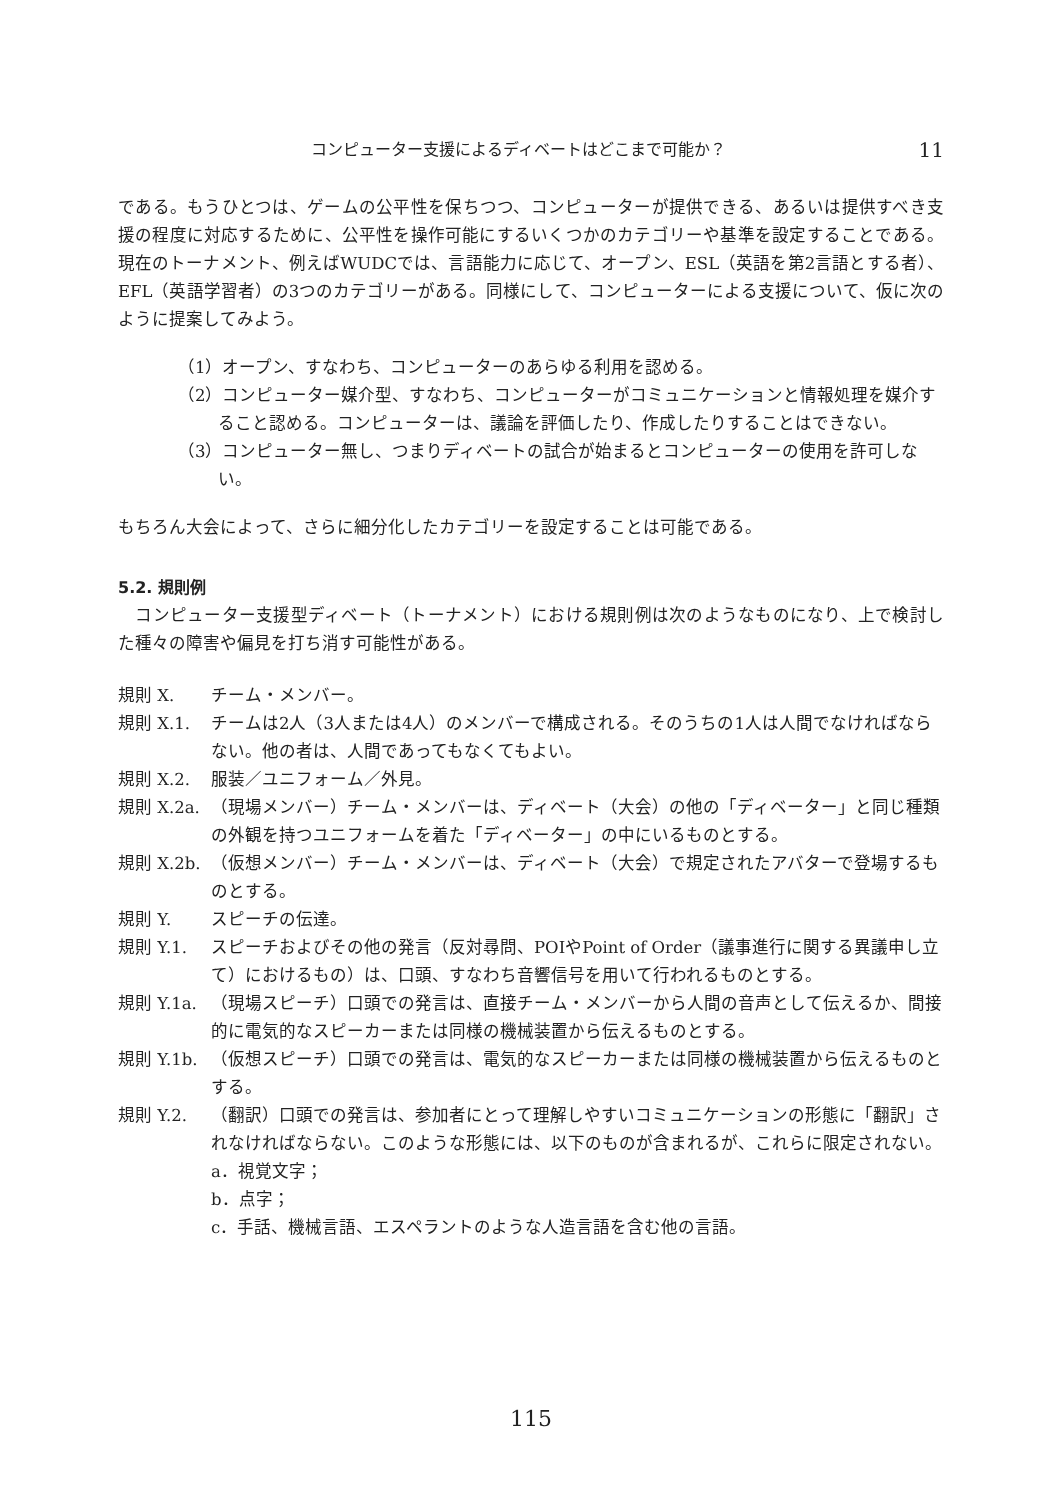コンピューター支援によるディベートはどこまで可能か？ 11
である。もうひとつは、ゲームの公平性を保ちつつ、コンピューターが提供できる、あるいは提供すべき支援の程度に対応するために、公平性を操作可能にするいくつかのカテゴリーや基準を設定することである。現在のトーナメント、例えばWUDCでは、言語能力に応じて、オープン、ESL（英語を第2言語とする者）、EFL（英語学習者）の3つのカテゴリーがある。同様にして、コンピューターによる支援について、仮に次のように提案してみよう。
（1）オープン、すなわち、コンピューターのあらゆる利用を認める。
（2）コンピューター媒介型、すなわち、コンピューターがコミュニケーションと情報処理を媒介すること認める。コンピューターは、議論を評価したり、作成したりすることはできない。
（3）コンピューター無し、つまりディベートの試合が始まるとコンピューターの使用を許可しない。
もちろん大会によって、さらに細分化したカテゴリーを設定することは可能である。
5.2. 規則例
　コンピューター支援型ディベート（トーナメント）における規則例は次のようなものになり、上で検討した種々の障害や偏見を打ち消す可能性がある。
規則 X. チーム・メンバー。
規則 X.1. チームは2人（3人または4人）のメンバーで構成される。そのうちの1人は人間でなければならない。他の者は、人間であってもなくてもよい。
規則 X.2. 服装／ユニフォーム／外見。
規則 X.2a. （現場メンバー）チーム・メンバーは、ディベート（大会）の他の「ディベーター」と同じ種類の外観を持つユニフォームを着た「ディベーター」の中にいるものとする。
規則 X.2b. （仮想メンバー）チーム・メンバーは、ディベート（大会）で規定されたアバターで登場するものとする。
規則 Y. スピーチの伝達。
規則 Y.1. スピーチおよびその他の発言（反対尋問、POIやPoint of Order（議事進行に関する異議申し立て）におけるもの）は、口頭、すなわち音響信号を用いて行われるものとする。
規則 Y.1a. （現場スピーチ）口頭での発言は、直接チーム・メンバーから人間の音声として伝えるか、間接的に電気的なスピーカーまたは同様の機械装置から伝えるものとする。
規則 Y.1b. （仮想スピーチ）口頭での発言は、電気的なスピーカーまたは同様の機械装置から伝えるものとする。
規則 Y.2. （翻訳）口頭での発言は、参加者にとって理解しやすいコミュニケーションの形態に「翻訳」されなければならない。このような形態には、以下のものが含まれるが、これらに限定されない。
a．視覚文字；
b．点字；
c．手話、機械言語、エスペラントのような人造言語を含む他の言語。
115